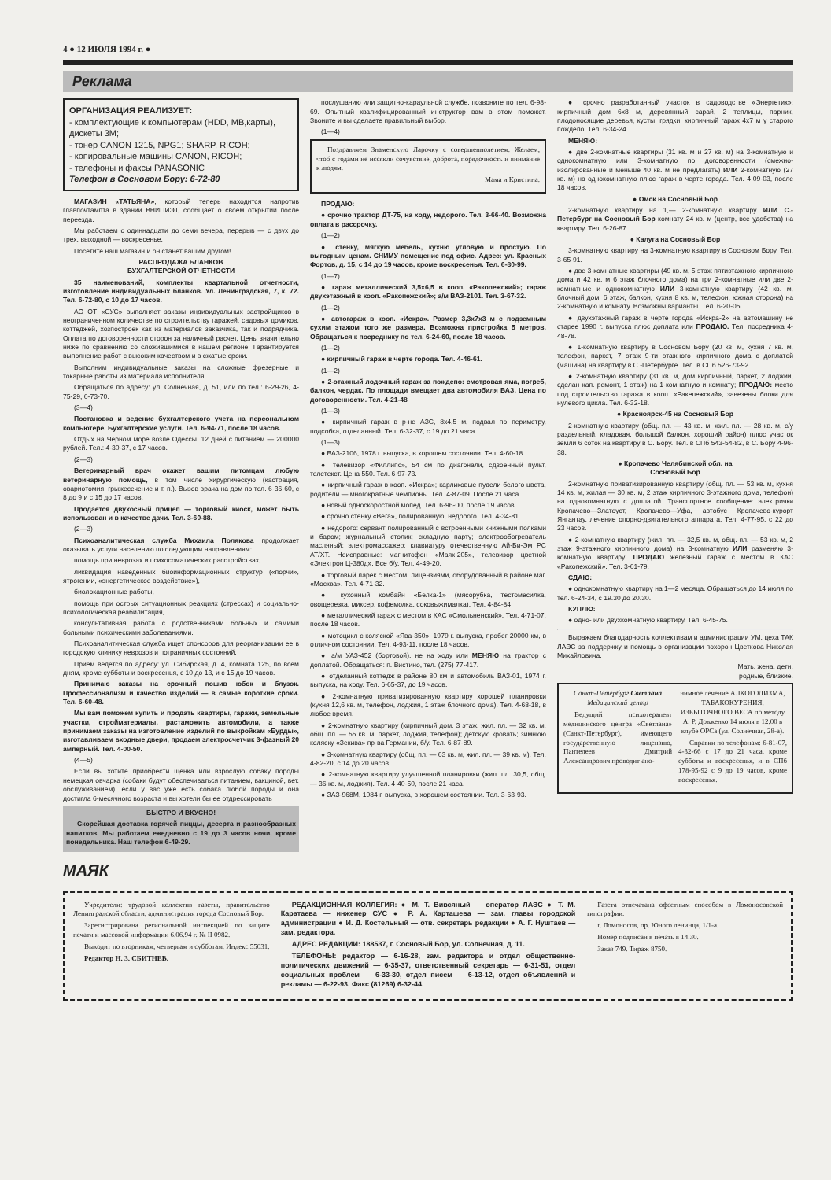4 ● 12 ИЮЛЯ 1994 г. ●
Реклама
ОРГАНИЗАЦИЯ РЕАЛИЗУЕТ:
- комплектующие к компьютерам (HDD, MB,карты), дискеты 3М;
- тонер CANON 1215, NPG1; SHARP, RICOH;
- копировальные машины CANON, RICOH;
- телефоны и факсы PANASONIC
Телефон в Сосновом Бору: 6-72-80
МАГАЗИН «ТАТЬЯНА», который теперь находится напротив главпочтампта в здании ВНИПИЭТ, сообщает о своем открытии после переезда.
Мы работаем с одиннадцати до семи вечера, перерыв — с двух до трех, выходной — воскресенье.
Посетите наш магазин и он станет вашим другом!
РАСПРОДАЖА БЛАНКОВ
БУХГАЛТЕРСКОЙ ОТЧЕТНОСТИ
35 наименований, комплекты квартальной отчетности, изготовление индивидуальных бланков. Ул. Ленинградская, 7, к. 72. Тел. 6-72-80, с 10 до 17 часов.
АО ОТ «СУС» выполняет заказы индивидуальных застройщиков в неограниченном количестве по строительству гаражей, садовых домиков, коттеджей, хозпостроек как из материалов заказчика, так и подрядчика. Оплата по договоренности сторон за наличный расчет. Цены значительно ниже по сравнению со сложившимися в нашем регионе. Гарантируется выполнение работ с высоким качеством и в сжатые сроки.
Выполним индивидуальные заказы на сложные фрезерные и токарные работы из материала исполнителя.
Обращаться по адресу: ул. Солнечная, д. 51, или по тел.: 6-29-26, 4-75-29, 6-73-70.
(3—4)
Постановка и ведение бухгалтерского учета на персональном компьютере. Бухгалтерские услуги. Тел. 6-94-71, после 18 часов.
Отдых на Черном море возле Одессы. 12 дней с питанием — 200000 рублей. Тел.: 4-30-37, с 17 часов.
(2—3)
Ветеринарный врач окажет вашим питомцам любую ветеринарную помощь, в том числе хирургическую (кастрация, овариотомия, грыжесечение и т. п.). Вызов врача на дом по тел. 6-36-60, с 8 до 9 и с 15 до 17 часов.
Продается двухосный прицеп — торговый киоск, может быть использован и в качестве дачи. Тел. 3-60-88.
(2—3)
Психоаналитическая служба Михаила Полякова продолжает оказывать услуги населению по следующим направлениям:
помощь при неврозах и психосоматических расстройствах,
ликвидация наведенных биоинформационных структур («порчи», ятрогении, «энергетическое воздействие»),
биолокационные работы,
помощь при острых ситуационных реакциях (стрессах) и социально-психологическая реабилитация,
консультативная работа с родственниками больных и самими больными психическими заболеваниями.
Психоаналитическая служба ищет спонсоров для реорганизации ее в городскую клинику неврозов и пограничных состояний.
Прием ведется по адресу: ул. Сибирская, д. 4, комната 125, по всем дням, кроме субботы и воскресенья, с 10 до 13, и с 15 до 19 часов.
Принимаю заказы на срочный пошив юбок и блузок. Профессионализм и качество изделий — в самые короткие сроки. Тел. 6-60-48.
Мы вам поможем купить и продать квартиры, гаражи, земельные участки, стройматериалы, растаможить автомобили, а также принимаем заказы на изготовление изделий по выкройкам «Бурды», изготавливаем входные двери, продаем электросчетчик 3-фазный 20 амперный. Тел. 4-00-50.
(4—5)
Если вы хотите приобрести щенка или взрослую собаку породы немецкая овчарка (собаки будут обеспечиваться питанием, вакциной, вет. обслуживанием), если у вас уже есть собака любой породы и она достигла 6-месячного возраста и вы хотели бы ее отдрессировать
БЫСТРО И ВКУСНО!
Скорейшая доставка горячей пиццы, десерта и разнообразных напитков. Мы работаем ежедневно с 19 до 3 часов ночи, кроме понедельника. Наш телефон 6-49-29.
послушанию или защитно-караульной службе, позвоните по тел. 6-98-69. Опытный квалифицированный инструктор вам в этом поможет. Звоните и вы сделаете правильный выбор.
(1—4)
Поздравляем Знаменскую Ларочку с совершеннолетием. Желаем, чтоб с годами не иссякли сочувствие, доброта, порядочность и внимание к людям.
Мама и Кристина.
ПРОДАЮ:
● срочно трактор ДТ-75, на ходу, недорого. Тел. 3-66-40. Возможна оплата в рассрочку.
(1—2)
● стенку, мягкую мебель, кухню угловую и простую. По выгодным ценам. СНИМУ помещение под офис. Адрес: ул. Красных Фортов, д. 15, с 14 до 19 часов, кроме воскресенья. Тел. 6-80-99.
(1—7)
● гараж металлический 3,5х6,5 в кооп. «Ракопежский»; гараж двухэтажный в кооп. «Ракопежский»; а/м ВАЗ-2101. Тел. 3-67-32.
(1—2)
● автогараж в кооп. «Искра». Размер 3,3х7х3 м с подземным сухим этажом того же размера. Возможна пристройка 5 метров. Обращаться к посреднику по тел. 6-24-60, после 18 часов.
(1—2)
● кирпичный гараж в черте города. Тел. 4-46-61.
(1—2)
● 2-этажный лодочный гараж за пождепо: смотровая яма, погреб, балкон, чердак. По площади вмещает два автомобиля ВАЗ. Цена по договоренности. Тел. 4-21-48
(1—3)
● кирпичный гараж в р-не АЗС, 8х4,5 м, подвал по периметру, подсобка, отделанный. Тел. 6-32-37, с 19 до 21 часа.
(1—3)
● ВАЗ-2106, 1978 г. выпуска, в хорошем состоянии. Тел. 4-60-18
● телевизор «Филлипс», 54 см по диагонали, сдвоенный пульт, телетекст. Цена 550. Тел. 6-97-73.
● кирпичный гараж в кооп. «Искра»; карликовые пудели белого цвета, родители — многократные чемпионы. Тел. 4-87-09. После 21 часа.
● новый односкоростной мопед. Тел. 6-96-00, после 19 часов.
● срочно стенку «Вега», полированную, недорого. Тел. 4-34-81
● недорого: сервант полированный с встроенными книжными полками и баром; журнальный столик; складную парту; электрообогреватель масляный; электромассажер; клавиатуру отечественную Ай-Би-Эм PC AT/XT. Неисправные: магнитофон «Маяк-205», телевизор цветной «Электрон Ц-380д». Все б/у. Тел. 4-49-20.
● торговый ларек с местом, лицензиями, оборудованный в районе маг. «Москва». Тел. 4-71-32.
● кухонный комбайн «Белка-1» (мясорубка, тестомесилка, овощерезка, миксер, кофемолка, соковыжималка). Тел. 4-84-84.
● металлический гараж с местом в КАС «Смольненский». Тел. 4-71-07, после 18 часов.
● мотоцикл с коляской «Ява-350», 1979 г. выпуска, пробег 20000 км, в отличном состоянии. Тел. 4-93-11, после 18 часов.
● а/м УАЗ-452 (бортовой), не на ходу или МЕНЯЮ на трактор с доплатой. Обращаться: п. Вистино, тел. (275) 77-417.
● отделанный коттедж в районе 80 км и автомобиль ВАЗ-01, 1974 г. выпуска, на ходу. Тел. 6-65-37, до 19 часов.
● 2-комнатную приватизированную квартиру хорошей планировки (кухня 12,6 кв. м, телефон, лоджия, 1 этаж блочного дома). Тел. 4-68-18, в любое время.
● 2-комнатную квартиру (кирпичный дом, 3 этаж, жил. пл. — 32 кв. м, общ. пл. — 55 кв. м, паркет, лоджия, телефон); детскую кровать; зимнюю коляску «Зекива» пр-ва Германии, б/у. Тел. 6-87-89.
● 3-комнатную квартиру (общ. пл. — 63 кв. м, жил. пл. — 39 кв. м). Тел. 4-82-20, с 14 до 20 часов.
● 2-комнатную квартиру улучшенной планировки (жил. пл. 30,5, общ. — 36 кв. м, лоджия). Тел. 4-40-50, после 21 часа.
● ЗАЗ-968М, 1984 г. выпуска, в хорошем состоянии. Тел. 3-63-93.
● срочно разработанный участок в садоводстве «Энергетик»: кирпичный дом 6х8 м, деревянный сарай, 2 теплицы, парник, плодоносящие деревья, кусты, грядки; кирпичный гараж 4х7 м у старого пождепо. Тел. 6-34-24.
МЕНЯЮ:
● две 2-комнатные квартиры (31 кв. м и 27 кв. м) на 3-комнатную и однокомнатную или 3-комнатную по договоренности (смежно-изолированные и меньше 40 кв. м не предлагать) ИЛИ 2-комнатную (27 кв. м) на однокомнатную плюс гараж в черте города. Тел. 4-09-03, после 18 часов.
● Омск на Сосновый Бор
2-комнатную квартиру на 1,— 2-комнатную квартиру ИЛИ С.-Петербург на Сосновый Бор комнату 24 кв. м (центр, все удобства) на квартиру. Тел. 6-26-87.
● Калуга на Сосновый Бор
3-комнатную квартиру на 3-комнатную квартиру в Сосновом Бору. Тел. 3-65-91.
● две 3-комнатные квартиры (49 кв. м, 5 этаж пятиэтажного кирпичного дома и 42 кв. м 6 этаж блочного дома) на три 2-комнатные или две 2-комнатные и однокомнатную ИЛИ 3-комнатную квартиру (42 кв. м, блочный дом, 6 этаж, балкон, кухня 8 кв. м, телефон, южная сторона) на 2-комнатную и комнату. Возможны варианты. Тел. 6-20-05.
● двухэтажный гараж в черте города «Искра-2» на автомашину не старее 1990 г. выпуска плюс доплата или ПРОДАЮ. Тел. посредника 4-48-78.
● 1-комнатную квартиру в Сосновом Бору (20 кв. м, кухня 7 кв. м, телефон, паркет, 7 этаж 9-ти этажного кирпичного дома с доплатой (машина) на квартиру в С.-Петербурге. Тел. в СПб 526-73-92.
● 2-комнатную квартиру (31 кв. м, дом кирпичный, паркет, 2 лоджии, сделан кап. ремонт, 1 этаж) на 1-комнатную и комнату; ПРОДАЮ: место под строительство гаража в кооп. «Ракепежский», завезены блоки для нулевого цикла. Тел. 6-32-18.
● Красноярск-45 на Сосновый Бор
2-комнатную квартиру (общ. пл. — 43 кв. м, жил. пл. — 28 кв. м, с/у раздельный, кладовая, большой балкон, хороший район) плюс участок земли 6 соток на квартиру в С. Бору. Тел. в СПб 543-54-82, в С. Бору 4-96-38.
● Кропачево Челябинской обл. на
Сосновый Бор
2-комнатную приватизированную квартиру (общ. пл. — 53 кв. м, кухня 14 кв. м, жилая — 30 кв. м, 2 этаж кирпичного 3-этажного дома, телефон) на однокомнатную с доплатой. Транспортное сообщение: электрички Кропачево—Златоуст, Кропачево—Уфа, автобус Кропачево-курорт Янгантау, лечение опорно-двигательного аппарата. Тел. 4-77-95, с 22 до 23 часов.
● 2-комнатную квартиру (жил. пл. — 32,5 кв. м, общ. пл. — 53 кв. м, 2 этаж 9-этажного кирпичного дома) на 3-комнатную ИЛИ разменяю 3-комнатную квартиру; ПРОДАЮ железный гараж с местом в КАС «Ракопежский». Тел. 3-61-79.
СДАЮ:
● однокомнатную квартиру на 1—2 месяца. Обращаться до 14 июля по тел. 6-24-34, с 19.30 до 20.30.
КУПЛЮ:
● одно- или двухкомнатную квартиру. Тел. 6-45-75.
Выражаем благодарность коллективам и администрации УМ, цеха ТАК ЛАЭС за поддержку и помощь в организации похорон Цветкова Николая Михайловича.
Мать, жена, дети,
родные, близкие.
Санкт-Петербург Светлана Медицинский центр
Ведущий психотерапевт медицинского центра «Светлана» (Санкт-Петербург), имеющего государственную лицензию, Пантелеев Дмитрий Александрович проводит ано-
нимное лечение АЛКОГОЛИЗМА, ТАБАКОКУРЕНИЯ, ИЗБЫТОЧНОГО ВЕСА по методу А. Р. Довженко 14 июля в 12.00 в клубе ОРСа (ул. Солнечная, 28-а).
Справки по телефонам: 6-81-07, 4-32-66 с 17 до 21 часа, кроме субботы и воскресенья, и в СПб 178-95-92 с 9 до 19 часов, кроме воскресенья.
МАЯК
Учредители: трудовой коллектив газеты, правительство Ленинградской области, администрация города Сосновый Бор.
Зарегистрирована региональной инспекцией по защите печати и массовой информации 6.06.94 г. № II 0982.
Выходит по вторникам, четвергам и субботам. Индекс 55031.
Редактор Н. З. СБИТНЕВ.
РЕДАКЦИОННАЯ КОЛЛЕГИЯ: ● М. Т. Вивсяный — оператор ЛАЭС ● Т. М. Каратаева — инженер СУС ● Р. А. Карташева — зам. главы городской администрации ● И. Д. Костельный — отв. секретарь редакции ● А. Г. Нуштаев — зам. редактора.
АДРЕС РЕДАКЦИИ: 188537, г. Сосновый Бор, ул. Солнечная, д. 11.
ТЕЛЕФОНЫ: редактор — 6-16-28, зам. редактора и отдел общественно-политических движений — 6-35-37, ответственный секретарь — 6-31-51, отдел социальных проблем — 6-33-30, отдел писем — 6-13-12, отдел объявлений и рекламы — 6-22-93. Факс (81269) 6-32-44.
Газета отпечатана офсетным способом в Ломоносовской типографии.
г. Ломоносов, пр. Юного ленинца, 1/1-а.
Номер подписан в печать в 14.30.
Заказ 749. Тираж 8750.